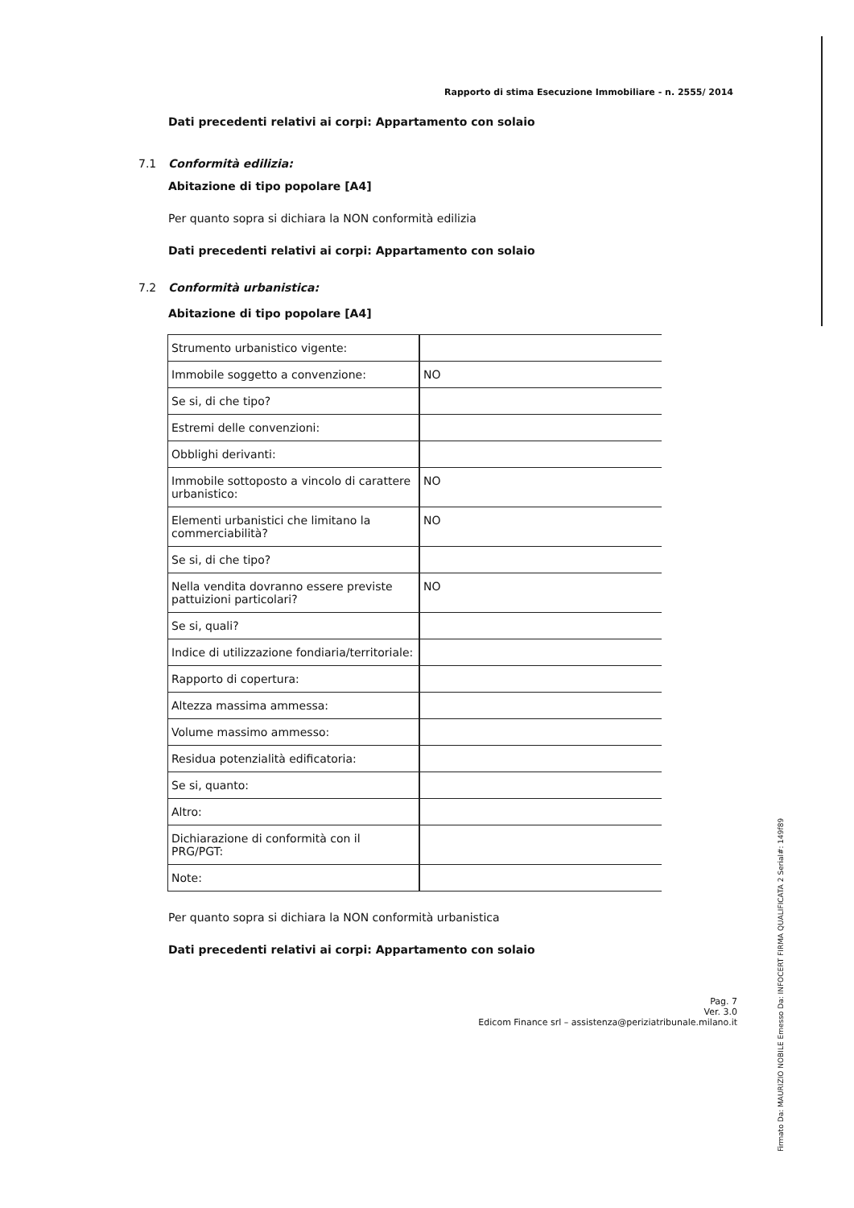Rapporto di stima Esecuzione Immobiliare - n. 2555/ 2014
Dati precedenti relativi ai corpi: Appartamento con solaio
7.1 Conformità edilizia:
Abitazione di tipo popolare [A4]
Per quanto sopra si dichiara la NON conformità edilizia
Dati precedenti relativi ai corpi: Appartamento con solaio
7.2 Conformità urbanistica:
Abitazione di tipo popolare [A4]
| Strumento urbanistico vigente: | |
| Immobile soggetto a convenzione: | NO |
| Se si, di che tipo? | |
| Estremi delle convenzioni: | |
| Obblighi derivanti: | |
| Immobile sottoposto a vincolo di carattere urbanistico: | NO |
| Elementi urbanistici che limitano la commerciabilità? | NO |
| Se si, di che tipo? | |
| Nella vendita dovranno essere previste pattuizioni particolari? | NO |
| Se si, quali? | |
| Indice di utilizzazione fondiaria/territoriale: | |
| Rapporto di copertura: | |
| Altezza massima ammessa: | |
| Volume massimo ammesso: | |
| Residua potenzialità edificatoria: | |
| Se si, quanto: | |
| Altro: | |
| Dichiarazione di conformità con il PRG/PGT: | |
| Note: | |
Per quanto sopra si dichiara la NON conformità urbanistica
Dati precedenti relativi ai corpi: Appartamento con solaio
Pag. 7
Ver. 3.0
Edicom Finance srl – assistenza@periziatribunale.milano.it
Firmato Da: MAURIZIO NOBILE Emesso Da: INFOCERT FIRMA QUALIFICATA 2 Serial#: 149f89